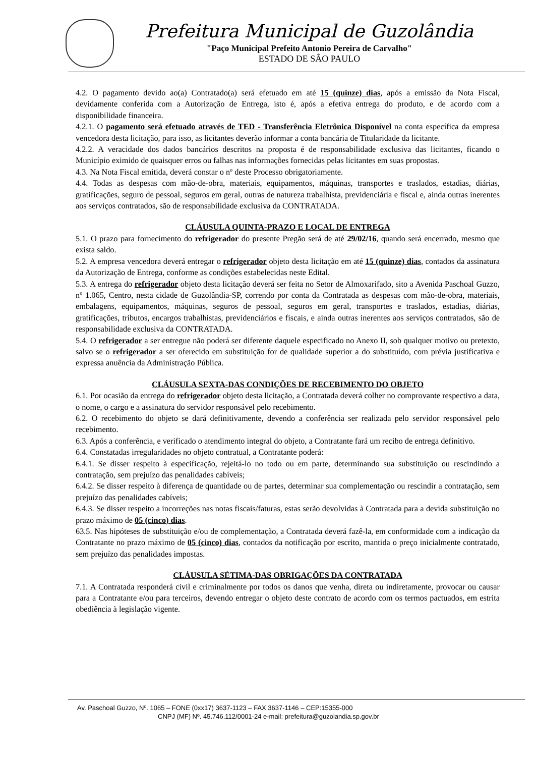Prefeitura Municipal de Guzolândia
"Paço Municipal Prefeito Antonio Pereira de Carvalho"
ESTADO DE SÂO PAULO
4.2. O pagamento devido ao(a) Contratado(a) será efetuado em até 15 (quinze) dias, após a emissão da Nota Fiscal, devidamente conferida com a Autorização de Entrega, isto é, após a efetiva entrega do produto, e de acordo com a disponibilidade financeira.
4.2.1. O pagamento será efetuado através de TED - Transferência Eletrônica Disponível na conta específica da empresa vencedora desta licitação, para isso, as licitantes deverão informar a conta bancária de Titularidade da licitante.
4.2.2. A veracidade dos dados bancários descritos na proposta é de responsabilidade exclusiva das licitantes, ficando o Município eximido de quaisquer erros ou falhas nas informações fornecidas pelas licitantes em suas propostas.
4.3. Na Nota Fiscal emitida, deverá constar o nº deste Processo obrigatoriamente.
4.4. Todas as despesas com mão-de-obra, materiais, equipamentos, máquinas, transportes e traslados, estadias, diárias, gratificações, seguro de pessoal, seguros em geral, outras de natureza trabalhista, previdenciária e fiscal e, ainda outras inerentes aos serviços contratados, são de responsabilidade exclusiva da CONTRATADA.
CLÁUSULA QUINTA-PRAZO E LOCAL DE ENTREGA
5.1. O prazo para fornecimento do refrigerador do presente Pregão será de até 29/02/16, quando será encerrado, mesmo que exista saldo.
5.2. A empresa vencedora deverá entregar o refrigerador objeto desta licitação em até 15 (quinze) dias, contados da assinatura da Autorização de Entrega, conforme as condições estabelecidas neste Edital.
5.3. A entrega do refrigerador objeto desta licitação deverá ser feita no Setor de Almoxarifado, sito a Avenida Paschoal Guzzo, nº 1.065, Centro, nesta cidade de Guzolândia-SP, correndo por conta da Contratada as despesas com mão-de-obra, materiais, embalagens, equipamentos, máquinas, seguros de pessoal, seguros em geral, transportes e traslados, estadias, diárias, gratificações, tributos, encargos trabalhistas, previdenciários e fiscais, e ainda outras inerentes aos serviços contratados, são de responsabilidade exclusiva da CONTRATADA.
5.4. O refrigerador a ser entregue não poderá ser diferente daquele especificado no Anexo II, sob qualquer motivo ou pretexto, salvo se o refrigerador a ser oferecido em substituição for de qualidade superior a do substituído, com prévia justificativa e expressa anuência da Administração Pública.
CLÁUSULA SEXTA-DAS CONDIÇÕES DE RECEBIMENTO DO OBJETO
6.1. Por ocasião da entrega do refrigerador objeto desta licitação, a Contratada deverá colher no comprovante respectivo a data, o nome, o cargo e a assinatura do servidor responsável pelo recebimento.
6.2. O recebimento do objeto se dará definitivamente, devendo a conferência ser realizada pelo servidor responsável pelo recebimento.
6.3. Após a conferência, e verificado o atendimento integral do objeto, a Contratante fará um recibo de entrega definitivo.
6.4. Constatadas irregularidades no objeto contratual, a Contratante poderá:
6.4.1. Se disser respeito à especificação, rejeitá-lo no todo ou em parte, determinando sua substituição ou rescindindo a contratação, sem prejuízo das penalidades cabíveis;
6.4.2. Se disser respeito à diferença de quantidade ou de partes, determinar sua complementação ou rescindir a contratação, sem prejuízo das penalidades cabíveis;
6.4.3. Se disser respeito a incorreções nas notas fiscais/faturas, estas serão devolvidas à Contratada para a devida substituição no prazo máximo de 05 (cinco) dias.
63.5. Nas hipóteses de substituição e/ou de complementação, a Contratada deverá fazê-la, em conformidade com a indicação da Contratante no prazo máximo de 05 (cinco) dias, contados da notificação por escrito, mantida o preço inicialmente contratado, sem prejuízo das penalidades impostas.
CLÁUSULA SÉTIMA-DAS OBRIGAÇÕES DA CONTRATADA
7.1. A Contratada responderá civil e criminalmente por todos os danos que venha, direta ou indiretamente, provocar ou causar para a Contratante e/ou para terceiros, devendo entregar o objeto deste contrato de acordo com os termos pactuados, em estrita obediência à legislação vigente.
Av. Paschoal Guzzo, Nº. 1065 – FONE (0xx17) 3637-1123 – FAX 3637-1146 – CEP:15355-000
CNPJ (MF) Nº. 45.746.112/0001-24 e-mail: prefeitura@guzolandia.sp.gov.br